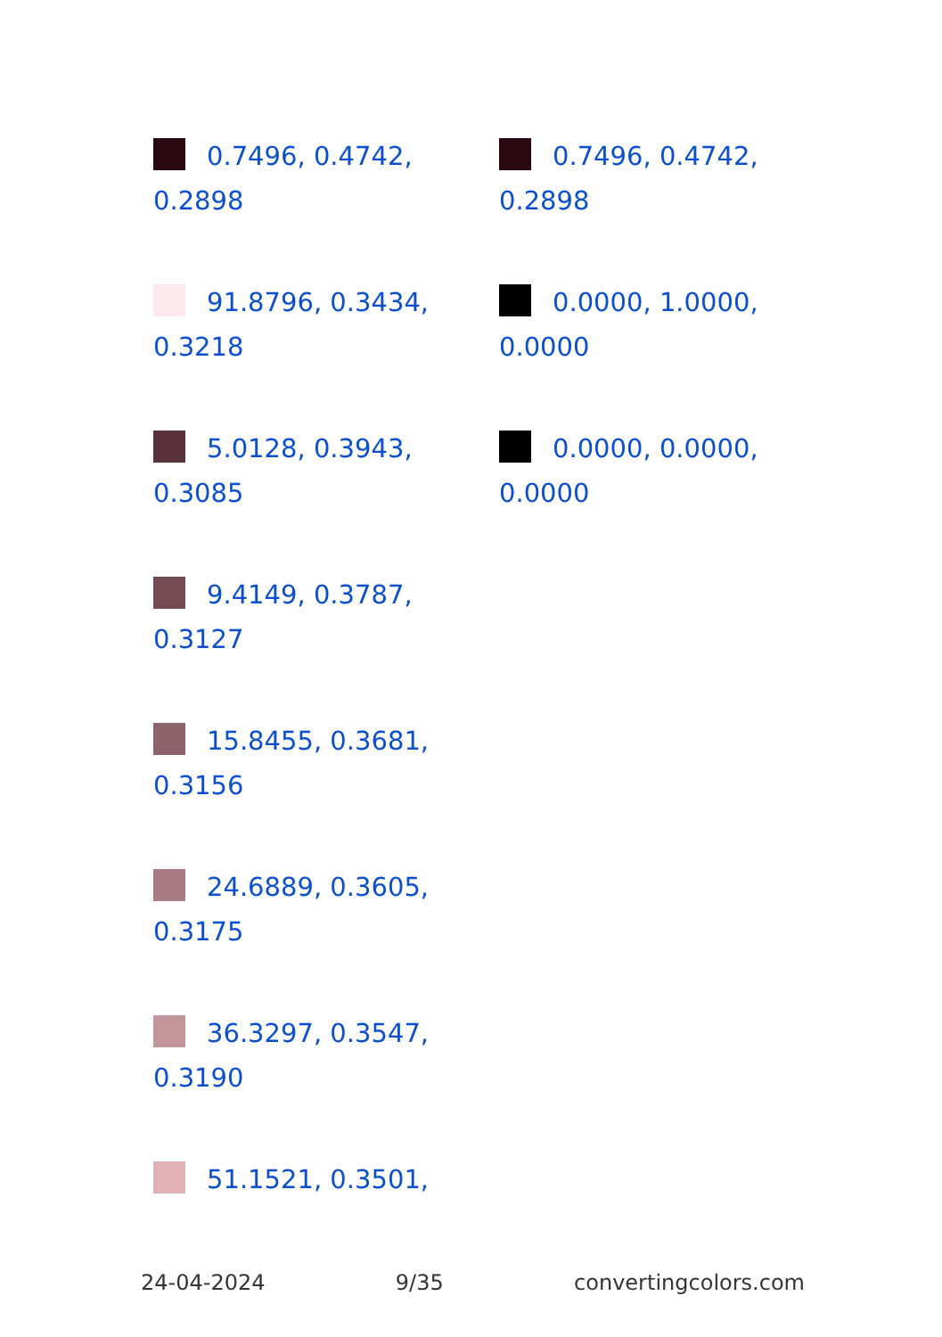0.7496, 0.4742,
0.2898
91.8796, 0.3434,
0.3218
5.0128, 0.3943,
0.3085
9.4149, 0.3787,
0.3127
15.8455, 0.3681,
0.3156
24.6889, 0.3605,
0.3175
36.3297, 0.3547,
0.3190
51.1521, 0.3501,
0.7496, 0.4742,
0.2898
0.0000, 1.0000,
0.0000
0.0000, 0.0000,
0.0000
24-04-2024 9/35 convertingcolors.com